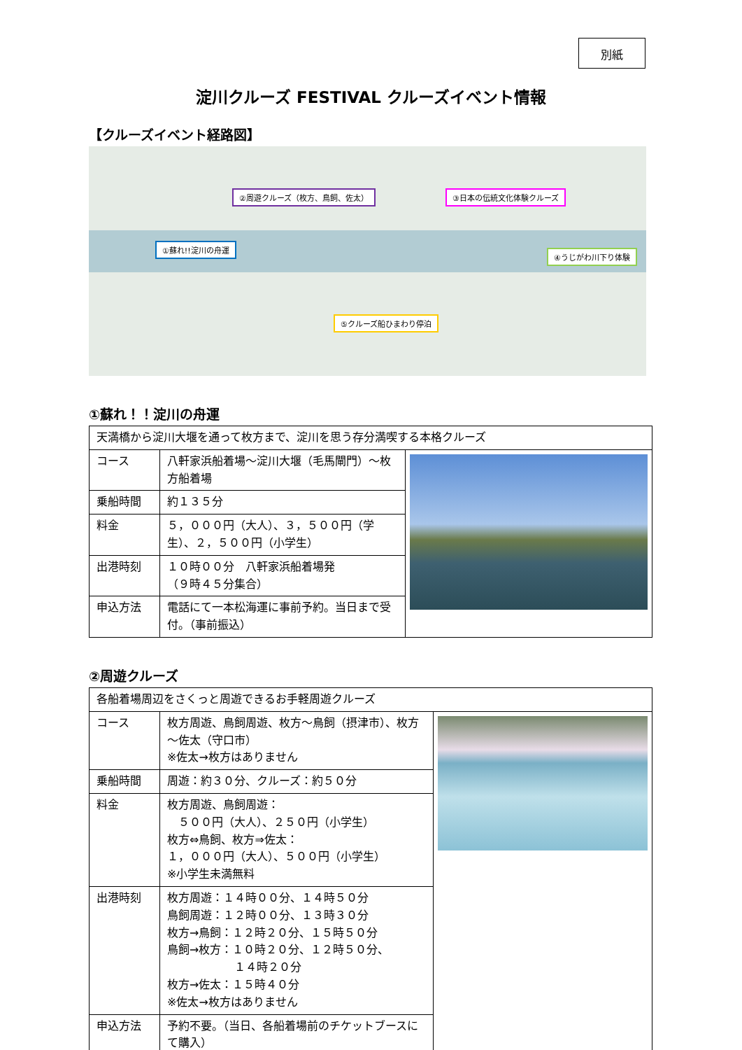別紙
淀川クルーズ FESTIVAL クルーズイベント情報
【クルーズイベント経路図】
②周遊クルーズ（枚方、鳥飼、佐太） ③日本の伝統文化体験クルーズ
①蘇れ!!淀川の舟運
④うじがわ川下り体験
⑤クルーズ船ひまわり停泊
①蘇れ！！淀川の舟運
| 天満橋から淀川大堰を通って枚方まで、淀川を思う存分満喫する本格クルーズ | | |
| コース | 八軒家浜船着場～淀川大堰（毛馬閘門）～枚方船着場 | |
| 乗船時間 | 約１３５分 | |
| 料金 | ５，０００円（大人）、３，５００円（学生）、２，５００円（小学生） | |
| 出港時刻 | １０時００分 八軒家浜船着場発 （９時４５分集合） | |
| 申込方法 | 電話にて一本松海運に事前予約。当日まで受付。（事前振込） | |
②周遊クルーズ
| 各船着場周辺をさくっと周遊できるお手軽周遊クルーズ | | |
| コース | 枚方周遊、鳥飼周遊、枚方～鳥飼（摂津市）、枚方～佐太（守口市） ※佐太→枚方はありません | |
| 乗船時間 | 周遊：約３０分、クルーズ：約５０分 | |
| 料金 | 枚方周遊、鳥飼周遊： ５００円（大人）、２５０円（小学生） 枚方⇔鳥飼、枚方⇒佐太： １，０００円（大人）、５００円（小学生） ※小学生未満無料 | |
| 出港時刻 | 枚方周遊：１４時００分、１４時５０分 鳥飼周遊：１２時００分、１３時３０分 枚方→鳥飼：１２時２０分、１５時５０分 鳥飼→枚方：１０時２０分、１２時５０分、 １４時２０分 枚方→佐太：１５時４０分 ※佐太→枚方はありません | |
| 申込方法 | 予約不要。（当日、各船着場前のチケットブースにて購入） | |